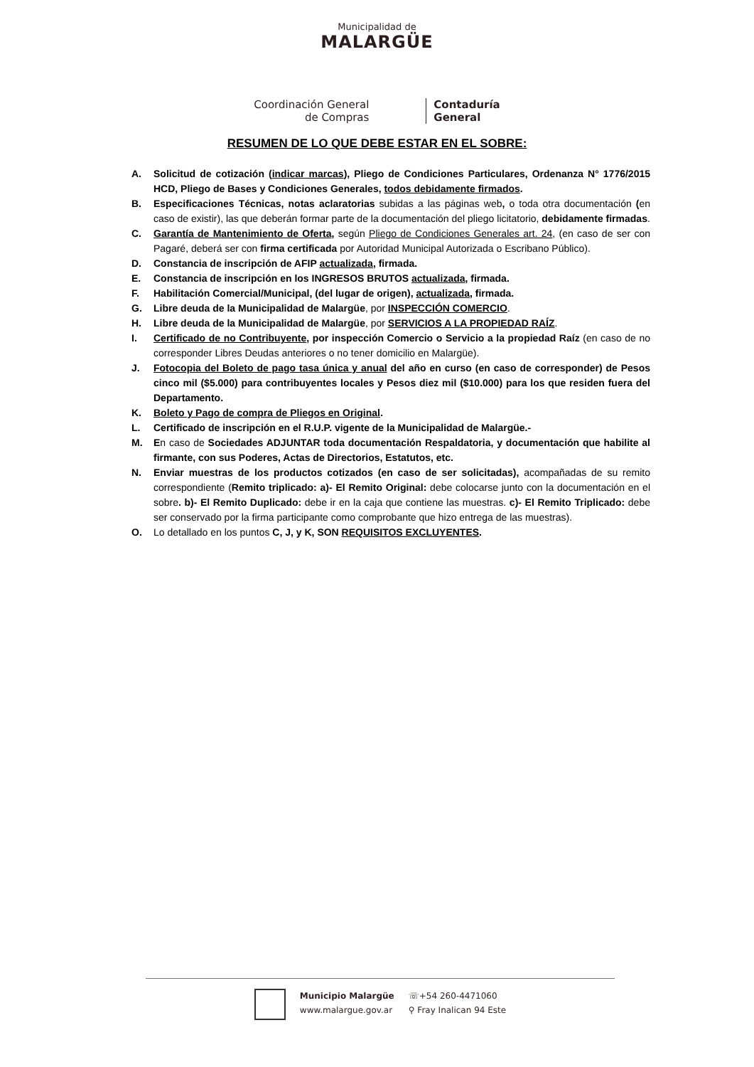Municipalidad de
MALARGÜE
Coordinación General
de Compras
Contaduría
General
RESUMEN DE LO QUE DEBE ESTAR EN EL SOBRE:
A. Solicitud de cotización (indicar marcas), Pliego de Condiciones Particulares, Ordenanza N° 1776/2015 HCD, Pliego de Bases y Condiciones Generales, todos debidamente firmados.
B. Especificaciones Técnicas, notas aclaratorias subidas a las páginas web, o toda otra documentación (en caso de existir), las que deberán formar parte de la documentación del pliego licitatorio, debidamente firmadas.
C. Garantía de Mantenimiento de Oferta, según Pliego de Condiciones Generales art. 24, (en caso de ser con Pagaré, deberá ser con firma certificada por Autoridad Municipal Autorizada o Escribano Público).
D. Constancia de inscripción de AFIP actualizada, firmada.
E. Constancia de inscripción en los INGRESOS BRUTOS actualizada, firmada.
F. Habilitación Comercial/Municipal, (del lugar de origen), actualizada, firmada.
G. Libre deuda de la Municipalidad de Malargüe, por INSPECCIÓN COMERCIO.
H. Libre deuda de la Municipalidad de Malargüe, por SERVICIOS A LA PROPIEDAD RAÍZ.
I. Certificado de no Contribuyente, por inspección Comercio o Servicio a la propiedad Raíz (en caso de no corresponder Libres Deudas anteriores o no tener domicilio en Malargüe).
J. Fotocopia del Boleto de pago tasa única y anual del año en curso (en caso de corresponder) de Pesos cinco mil ($5.000) para contribuyentes locales y Pesos diez mil ($10.000) para los que residen fuera del Departamento.
K. Boleto y Pago de compra de Pliegos en Original.
L. Certificado de inscripción en el R.U.P. vigente de la Municipalidad de Malargüe.-
M. En caso de Sociedades ADJUNTAR toda documentación Respaldatoria, y documentación que habilite al firmante, con sus Poderes, Actas de Directorios, Estatutos, etc.
N. Enviar muestras de los productos cotizados (en caso de ser solicitadas), acompañadas de su remito correspondiente (Remito triplicado: a)- El Remito Original: debe colocarse junto con la documentación en el sobre. b)- El Remito Duplicado: debe ir en la caja que contiene las muestras. c)- El Remito Triplicado: debe ser conservado por la firma participante como comprobante que hizo entrega de las muestras).
O. Lo detallado en los puntos C, J, y K, SON REQUISITOS EXCLUYENTES.
Municipio Malargüe
www.malargue.gov.ar
☏+54 260-4471060
⚲ Fray Inalican 94 Este